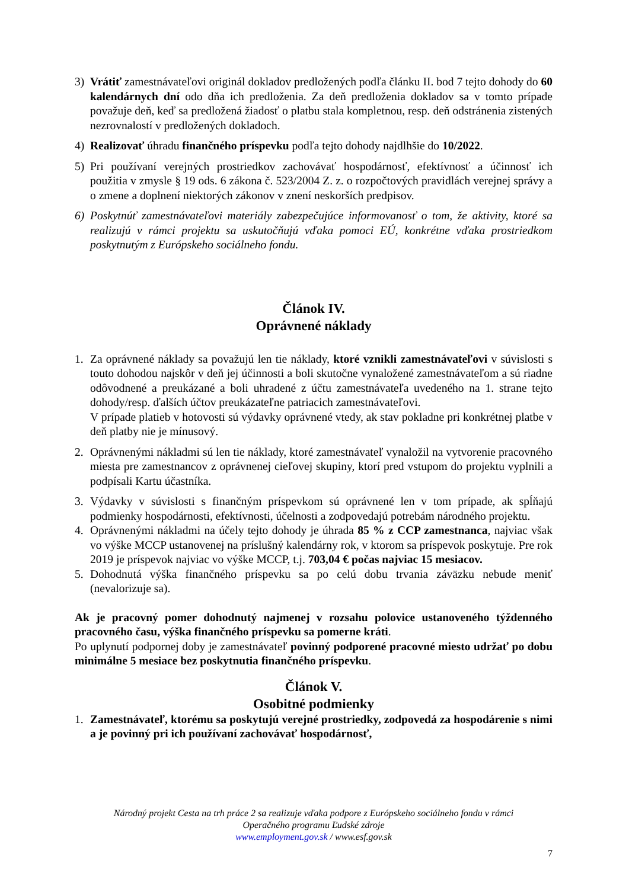3) Vrátiť zamestnávateľovi originál dokladov predložených podľa článku II. bod 7 tejto dohody do 60 kalendárnych dní odo dňa ich predloženia. Za deň predloženia dokladov sa v tomto prípade považuje deň, keď sa predložená žiadosť o platbu stala kompletnou, resp. deň odstránenia zistených nezrovnalostí v predložených dokladoch.
4) Realizovať úhradu finančného príspevku podľa tejto dohody najdlhšie do 10/2022.
5) Pri používaní verejných prostriedkov zachovávať hospodárnosť, efektívnosť a účinnosť ich použitia v zmysle § 19 ods. 6 zákona č. 523/2004 Z. z. o rozpočtových pravidlách verejnej správy a o zmene a doplnení niektorých zákonov v znení neskorších predpisov.
6) Poskytnúť zamestnávateľovi materiály zabezpečujúce informovanosť o tom, že aktivity, ktoré sa realizujú v rámci projektu sa uskutočňujú vďaka pomoci EÚ, konkrétne vďaka prostriedkom poskytnutým z Európskeho sociálneho fondu.
Článok IV.
Oprávnené náklady
1. Za oprávnené náklady sa považujú len tie náklady, ktoré vznikli zamestnávateľovi v súvislosti s touto dohodou najskôr v deň jej účinnosti a boli skutočne vynaložené zamestnávateľom a sú riadne odôvodnené a preukázané a boli uhradené z účtu zamestnávateľa uvedeného na 1. strane tejto dohody/resp. ďalších účtov preukázateľne patriacich zamestnávateľovi.
V prípade platieb v hotovosti sú výdavky oprávnené vtedy, ak stav pokladne pri konkrétnej platbe v deň platby nie je mínusový.
2. Oprávnenými nákladmi sú len tie náklady, ktoré zamestnávateľ vynaložil na vytvorenie pracovného miesta pre zamestnancov z oprávnenej cieľovej skupiny, ktorí pred vstupom do projektu vyplnili a podpísali Kartu účastníka.
3. Výdavky v súvislosti s finančným príspevkom sú oprávnené len v tom prípade, ak spĺňajú podmienky hospodárnosti, efektívnosti, účelnosti a zodpovedajú potrebám národného projektu.
4. Oprávnenými nákladmi na účely tejto dohody je úhrada 85 % z CCP zamestnanca, najviac však vo výške MCCP ustanovenej na príslušný kalendárny rok, v ktorom sa príspevok poskytuje. Pre rok 2019 je príspevok najviac vo výške MCCP, t.j. 703,04 € počas najviac 15 mesiacov.
5. Dohodnutá výška finančného príspevku sa po celú dobu trvania záväzku nebude meniť (nevalorizuje sa).
Ak je pracovný pomer dohodnutý najmenej v rozsahu polovice ustanoveného týždenného pracovného času, výška finančného príspevku sa pomerne kráti.
Po uplynutí podpornej doby je zamestnávateľ povinný podporené pracovné miesto udržať po dobu minimálne 5 mesiace bez poskytnutia finančného príspevku.
Článok V.
Osobitné podmienky
1. Zamestnávateľ, ktorému sa poskytujú verejné prostriedky, zodpovedá za hospodárenie s nimi a je povinný pri ich používaní zachovávať hospodárnosť,
Národný projekt Cesta na trh práce 2 sa realizuje vďaka podpore z Európskeho sociálneho fondu v rámci
Operačného programu Ľudské zdroje
www.employment.gov.sk / www.esf.gov.sk
7